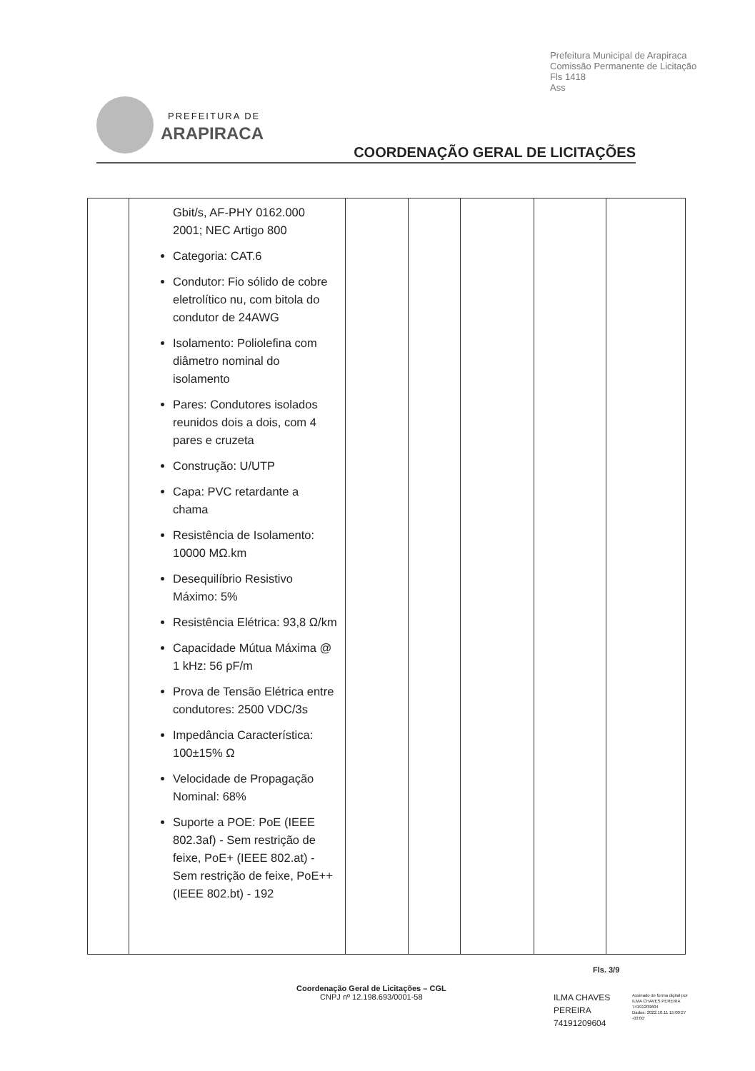Prefeitura Municipal de Arapiraca
Comissão Permanente de Licitação
Fls 1418
Ass
PREFEITURA DE
ARAPIRACA
COORDENAÇÃO GERAL DE LICITAÇÕES
| | Gbit/s, AF-PHY 0162.000 2001; NEC Artigo 800 Categoria: CAT.6 Condutor: Fio sólido de cobre eletrolítico nu, com bitola do condutor de 24AWG Isolamento: Poliolefina com diâmetro nominal do isolamento Pares: Condutores isolados reunidos dois a dois, com 4 pares e cruzeta Construção: U/UTP Capa: PVC retardante a chama Resistência de Isolamento: 10000 MΩ.km Desequilíbrio Resistivo Máximo: 5% Resistência Elétrica: 93,8 Ω/km Capacidade Mútua Máxima @ 1 kHz: 56 pF/m Prova de Tensão Elétrica entre condutores: 2500 VDC/3s Impedância Característica: 100±15% Ω Velocidade de Propagação Nominal: 68% Suporte a POE: PoE (IEEE 802.3af) - Sem restrição de feixe, PoE+ (IEEE 802.at) - Sem restrição de feixe, PoE++ (IEEE 802.bt) - 192 | | | | | |
Fls. 3/9
Coordenação Geral de Licitações – CGL
CNPJ nº 12.198.693/0001-58
ILMA CHAVES
PEREIRA
74191209604
Assinado de forma digital por
ILMA CHAVES PEREIRA
74191209604
Dados: 2022.10.11 15:00:27
-03'00'